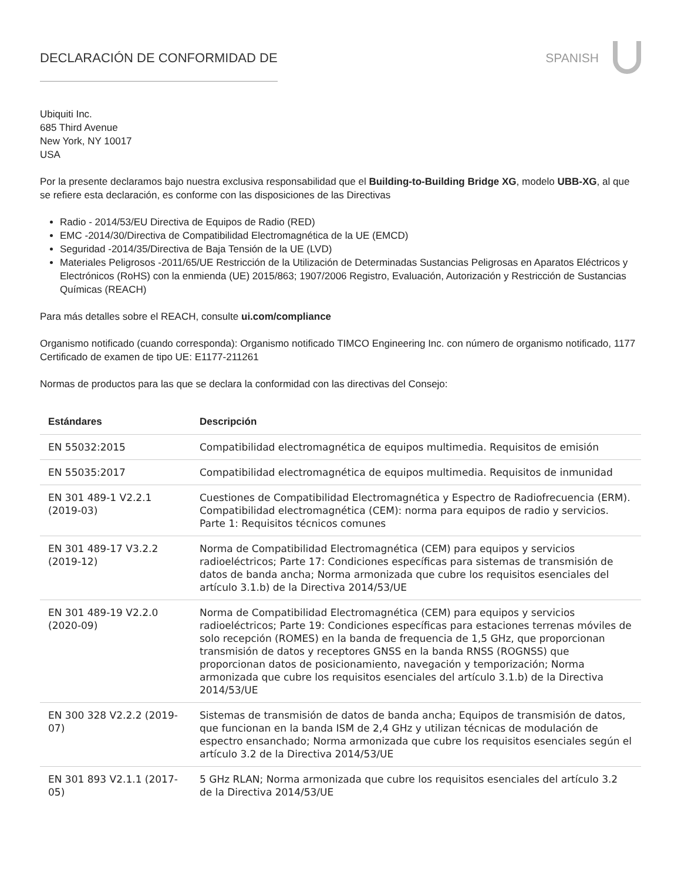DECLARACIÓN DE CONFORMIDAD DE SPANISH
Ubiquiti Inc.
685 Third Avenue
New York, NY 10017
USA
Por la presente declaramos bajo nuestra exclusiva responsabilidad que el Building-to-Building Bridge XG, modelo UBB-XG, al que se refiere esta declaración, es conforme con las disposiciones de las Directivas
Radio - 2014/53/EU Directiva de Equipos de Radio (RED)
EMC -2014/30/Directiva de Compatibilidad Electromagnética de la UE (EMCD)
Seguridad -2014/35/Directiva de Baja Tensión de la UE (LVD)
Materiales Peligrosos -2011/65/UE Restricción de la Utilización de Determinadas Sustancias Peligrosas en Aparatos Eléctricos y Electrónicos (RoHS) con la enmienda (UE) 2015/863; 1907/2006 Registro, Evaluación, Autorización y Restricción de Sustancias Químicas (REACH)
Para más detalles sobre el REACH, consulte ui.com/compliance
Organismo notificado (cuando corresponda): Organismo notificado TIMCO Engineering Inc. con número de organismo notificado, 1177 Certificado de examen de tipo UE: E1177-211261
Normas de productos para las que se declara la conformidad con las directivas del Consejo:
| Estándares | Descripción |
| --- | --- |
| EN 55032:2015 | Compatibilidad electromagnética de equipos multimedia. Requisitos de emisión |
| EN 55035:2017 | Compatibilidad electromagnética de equipos multimedia. Requisitos de inmunidad |
| EN 301 489-1 V2.2.1 (2019-03) | Cuestiones de Compatibilidad Electromagnética y Espectro de Radiofrecuencia (ERM). Compatibilidad electromagnética (CEM): norma para equipos de radio y servicios. Parte 1: Requisitos técnicos comunes |
| EN 301 489-17 V3.2.2 (2019-12) | Norma de Compatibilidad Electromagnética (CEM) para equipos y servicios radioeléctricos; Parte 17: Condiciones específicas para sistemas de transmisión de datos de banda ancha; Norma armonizada que cubre los requisitos esenciales del artículo 3.1.b) de la Directiva 2014/53/UE |
| EN 301 489-19 V2.2.0 (2020-09) | Norma de Compatibilidad Electromagnética (CEM) para equipos y servicios radioeléctricos; Parte 19: Condiciones específicas para estaciones terrenas móviles de solo recepción (ROMES) en la banda de frequencia de 1,5 GHz, que proporcionan transmisión de datos y receptores GNSS en la banda RNSS (ROGNSS) que proporcionan datos de posicionamiento, navegación y temporización; Norma armonizada que cubre los requisitos esenciales del artículo 3.1.b) de la Directiva 2014/53/UE |
| EN 300 328 V2.2.2 (2019-07) | Sistemas de transmisión de datos de banda ancha; Equipos de transmisión de datos, que funcionan en la banda ISM de 2,4 GHz y utilizan técnicas de modulación de espectro ensanchado; Norma armonizada que cubre los requisitos esenciales según el artículo 3.2 de la Directiva 2014/53/UE |
| EN 301 893 V2.1.1 (2017-05) | 5 GHz RLAN; Norma armonizada que cubre los requisitos esenciales del artículo 3.2 de la Directiva 2014/53/UE |